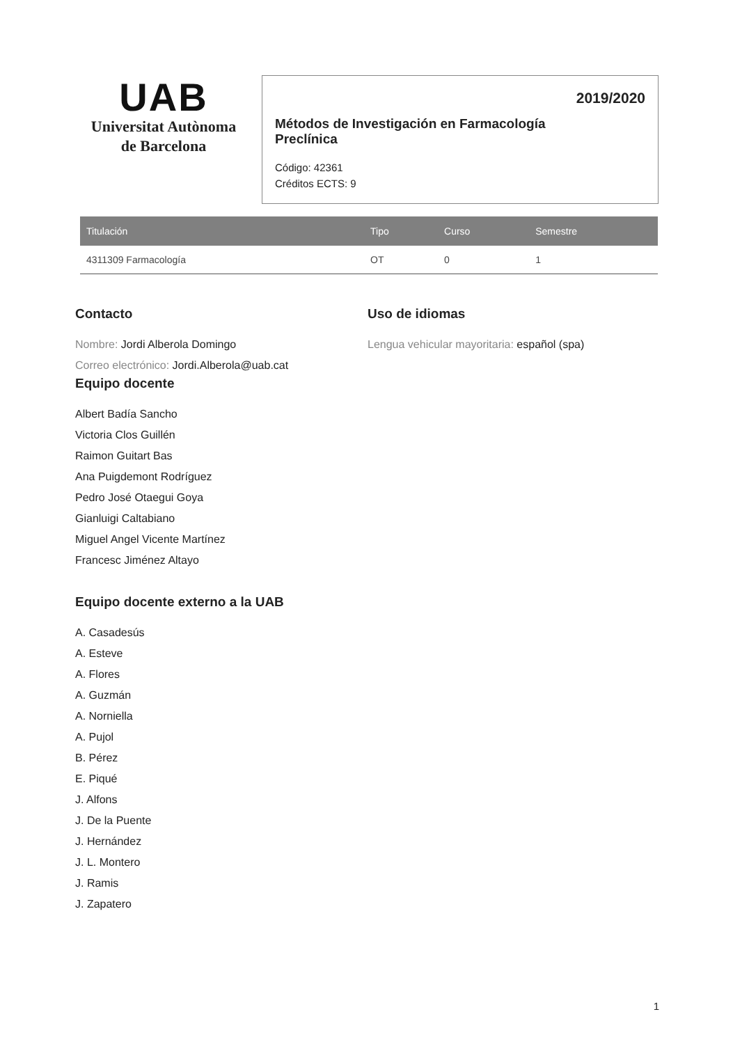UAB
Universitat Autònoma
de Barcelona
2019/2020
Métodos de Investigación en Farmacología
Preclínica
Código: 42361
Créditos ECTS: 9
| Titulación | Tipo | Curso | Semestre |
| --- | --- | --- | --- |
| 4311309 Farmacología | OT | 0 | 1 |
Contacto
Nombre: Jordi Alberola Domingo
Correo electrónico: Jordi.Alberola@uab.cat
Uso de idiomas
Lengua vehicular mayoritaria: español (spa)
Equipo docente
Albert Badía Sancho
Victoria Clos Guillén
Raimon Guitart Bas
Ana Puigdemont Rodríguez
Pedro José Otaegui Goya
Gianluigi Caltabiano
Miguel Angel Vicente Martínez
Francesc Jiménez Altayo
Equipo docente externo a la UAB
A. Casadesús
A. Esteve
A. Flores
A. Guzmán
A. Norniella
A. Pujol
B. Pérez
E. Piqué
J. Alfons
J. De la Puente
J. Hernández
J. L. Montero
J. Ramis
J. Zapatero
1